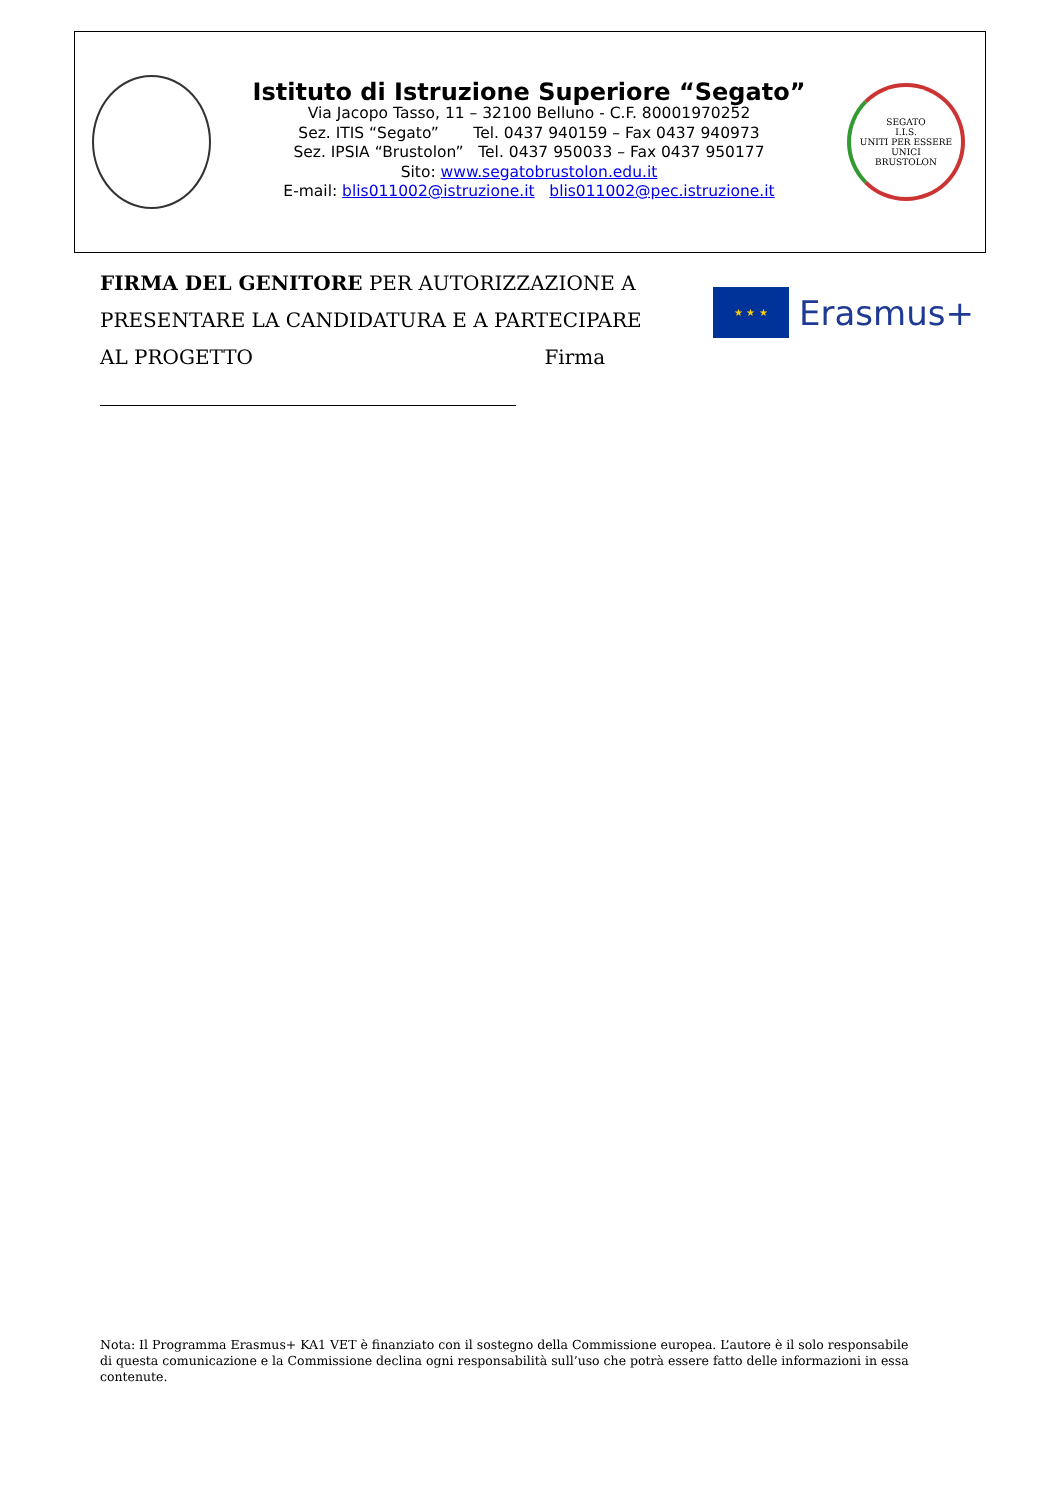Istituto di Istruzione Superiore “Segato”
Via Jacopo Tasso, 11 – 32100 Belluno - C.F. 80001970252
Sez. ITIS “Segato” Tel. 0437 940159 – Fax 0437 940973
Sez. IPSIA “Brustolon” Tel. 0437 950033 – Fax 0437 950177
Sito: www.segatobrustolon.edu.it
E-mail: blis011002@istruzione.it blis011002@pec.istruzione.it
SEGATO
I.I.S.
UNITI PER ESSERE UNICI
BRUSTOLON
FIRMA DEL GENITORE PER AUTORIZZAZIONE A PRESENTARE LA CANDIDATURA E A PARTECIPARE AL PROGETTO Firma
★ ★ ★
Erasmus+
Nota: Il Programma Erasmus+ KA1 VET è finanziato con il sostegno della Commissione europea. L’autore è il solo responsabile di questa comunicazione e la Commissione declina ogni responsabilità sull’uso che potrà essere fatto delle informazioni in essa contenute.